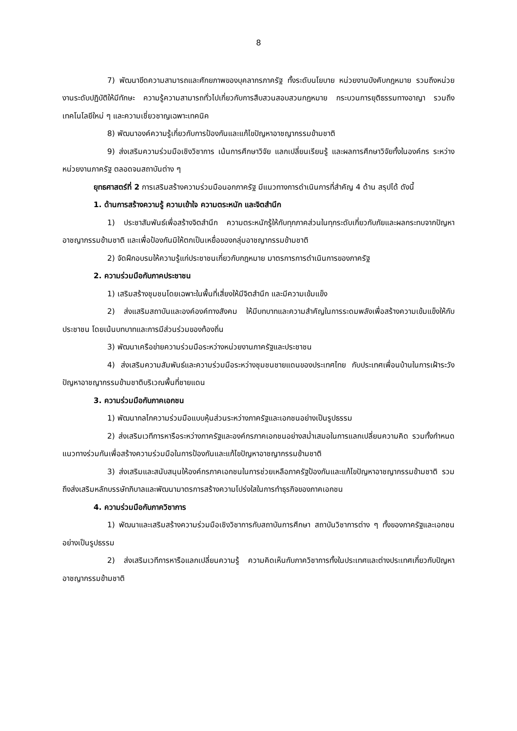8
7) พัฒนาขีดความสามารถและศักยภาพของบุคลากรภาครัฐ ทั้งระดับนโยบาย หน่วยงานบังคับกฎหมาย รวมถึงหน่วยงานระดับปฏิบัติให้มีทักษะ ความรู้ความสามารถทั่วไปเกี่ยวกับการสืบสวนสอบสวนกฎหมาย กระบวนการยุติธรรมทางอาญา รวมถึงเทคโนโลยีใหม่ ๆ และความเชี่ยวชาญเฉพาะเทคนิค
8) พัฒนาองค์ความรู้เกี่ยวกับการป้องกันและแก้ไขปัญหาอาชญากรรมข้ามชาติ
9) ส่งเสริมความร่วมมือเชิงวิชาการ เน้นการศึกษาวิจัย แลกเปลี่ยนเรียนรู้ และผลการศึกษาวิจัยทั้งในองค์กร ระหว่างหน่วยงานภาครัฐ ตลอดจนสถาบันต่าง ๆ
ยุทธศาสตร์ที่ 2 การเสริมสร้างความร่วมมือนอกภาครัฐ มีแนวทางการดำเนินการที่สำคัญ 4 ด้าน สรุปได้ ดังนี้
1. ด้านการสร้างความรู้ ความเข้าใจ ความตระหนัก และจิตสำนึก
1) ประชาสัมพันธ์เพื่อสร้างจิตสำนึก ความตระหนักรู้ให้กับทุกภาคส่วนในทุกระดับเกี่ยวกับภัยและผลกระทบจากปัญหาอาชญากรรมข้ามชาติ และเพื่อป้องกันมิให้ตกเป็นเหยื่อของกลุ่มอาชญากรรมข้ามชาติ
2) จัดฝึกอบรมให้ความรู้แก่ประชาชนเกี่ยวกับกฎหมาย มาตรการการดำเนินการของภาครัฐ
2. ความร่วมมือกับภาคประชาชน
1) เสริมสร้างชุมชนโดยเฉพาะในพื้นที่เสี่ยงให้มีจิตสำนึก และมีความเข้มแข็ง
2) ส่งแสริมสถาบันและองค์องค์ทางสังคม ให้มีบทบาทและความสำคัญในการระดมพลังเพื่อสร้างความเข้มแข็งให้กับประชาชน โดยเน้นบทบาทและการมีส่วนร่วมของท้องถิ่น
3) พัฒนาเครือข่ายความร่วมมือระหว่างหน่วยงานภาครัฐและประชาชน
4) ส่งเสริมความสัมพันธ์และความร่วมมือระหว่างชุมชนชายแดนของประเทศไทย กับประเทศเพื่อนบ้านในการเฝ้าระวังปัญหาอาชญากรรมข้ามชาติบริเวณพื้นที่ชายแดน
3. ความร่วมมือกับภาคเอกชน
1) พัฒนากลไกความร่วมมือแบบหุ้นส่วนระหว่างภาครัฐและเอกชนอย่างเป็นรูปธรรม
2) ส่งเสริมเวทีการหารือระหว่างภาครัฐและองค์กรภาคเอกชนอย่างสม่ำเสมอในการแลกเปลี่ยนความคิด รวมทั้งกำหนดแนวทางร่วมกันเพื่อสร้างความร่วมมือในการป้องกันและแก้ไขปัญหาอาชญากรรมข้ามชาติ
3) ส่งเสริมและสนับสนุนให้องค์กรภาคเอกชนในการช่วยเหลือภาครัฐป้องกันและแก้ไขปัญหาอาชญากรรมข้ามชาติ รวมถึงส่งเสริมหลักบรรษัทภิบาลและพัฒนามาตรการสร้างความโปร่งใสในการทำธุรกิจของภาคเอกชน
4. ความร่วมมือกับภาควิชาการ
1) พัฒนาและเสริมสร้างความร่วมมือเชิงวิชาการกับสถาบันการศึกษา สถาบันวิชาการต่าง ๆ ทั้งของภาครัฐและเอกชนอย่างเป็นรูปธรรม
2) ส่งเสริมเวทีการหารือแลกเปลี่ยนความรู้ ความคิดเห็นกับภาควิชาการทั้งในประเทศและต่างประเทศเกี่ยวกับปัญหาอาชญากรรมข้ามชาติ